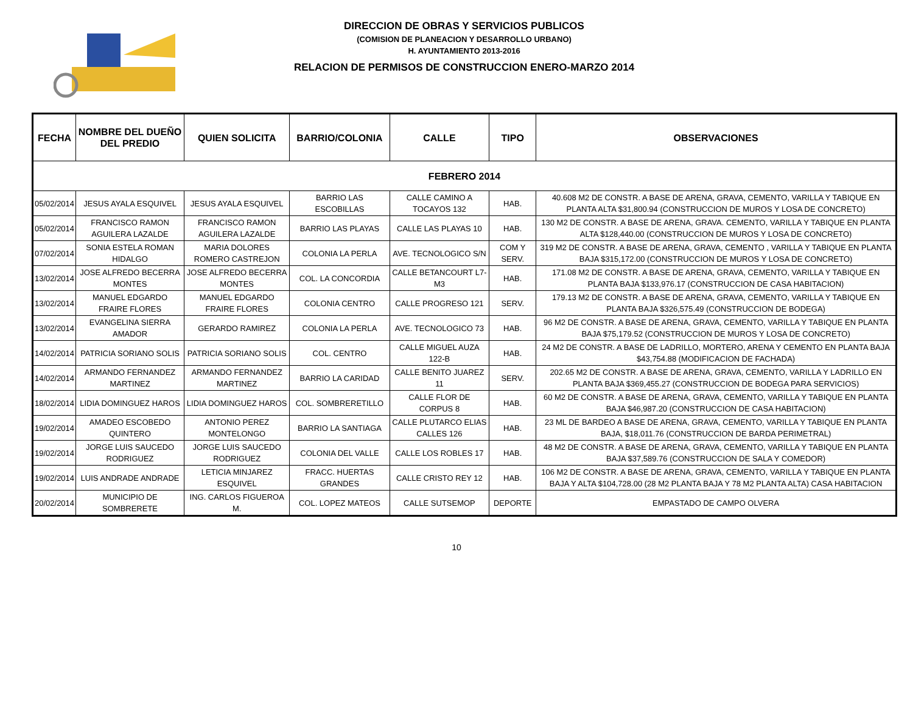DIRECCION DE OBRAS Y SERVICIOS PUBLICOS
(COMISION DE PLANEACION Y DESARROLLO URBANO)
H. AYUNTAMIENTO 2013-2016
RELACION DE PERMISOS DE CONSTRUCCION ENERO-MARZO 2014
| FECHA | NOMBRE DEL DUEÑO DEL PREDIO | QUIEN SOLICITA | BARRIO/COLONIA | CALLE | TIPO | OBSERVACIONES |
| --- | --- | --- | --- | --- | --- | --- |
| FEBRERO 2014 | | | | | | |
| 05/02/2014 | JESUS AYALA ESQUIVEL | JESUS AYALA ESQUIVEL | BARRIO LAS ESCOBILLAS | CALLE CAMINO A TOCAYOS 132 | HAB. | 40.608 M2 DE CONSTR. A BASE DE ARENA, GRAVA, CEMENTO, VARILLA Y TABIQUE EN PLANTA ALTA $31,800.94 (CONSTRUCCION DE MUROS Y LOSA DE CONCRETO) |
| 05/02/2014 | FRANCISCO RAMON AGUILERA LAZALDE | FRANCISCO RAMON AGUILERA LAZALDE | BARRIO LAS PLAYAS | CALLE LAS PLAYAS 10 | HAB. | 130 M2 DE CONSTR. A BASE DE ARENA, GRAVA. CEMENTO, VARILLA Y TABIQUE EN PLANTA ALTA $128,440.00 (CONSTRUCCION DE MUROS Y LOSA DE CONCRETO) |
| 07/02/2014 | SONIA ESTELA ROMAN HIDALGO | MARIA DOLORES ROMERO CASTREJON | COLONIA LA PERLA | AVE. TECNOLOGICO S/N | COM Y SERV. | 319 M2 DE CONSTR. A BASE DE ARENA, GRAVA, CEMENTO , VARILLA Y TABIQUE EN PLANTA BAJA $315,172.00 (CONSTRUCCION DE MUROS Y LOSA DE CONCRETO) |
| 13/02/2014 | JOSE ALFREDO BECERRA MONTES | JOSE ALFREDO BECERRA MONTES | COL. LA CONCORDIA | CALLE BETANCOURT L7-M3 | HAB. | 171.08 M2 DE CONSTR. A BASE DE ARENA, GRAVA, CEMENTO, VARILLA Y TABIQUE EN PLANTA BAJA $133,976.17 (CONSTRUCCION DE CASA HABITACION) |
| 13/02/2014 | MANUEL EDGARDO FRAIRE FLORES | MANUEL EDGARDO FRAIRE FLORES | COLONIA CENTRO | CALLE PROGRESO 121 | SERV. | 179.13 M2 DE CONSTR. A BASE DE ARENA, GRAVA, CEMENTO, VARILLA Y TABIQUE EN PLANTA BAJA $326,575.49 (CONSTRUCCION DE BODEGA) |
| 13/02/2014 | EVANGELINA SIERRA AMADOR | GERARDO RAMIREZ | COLONIA LA PERLA | AVE. TECNOLOGICO 73 | HAB. | 96 M2 DE CONSTR. A BASE DE ARENA, GRAVA, CEMENTO, VARILLA Y TABIQUE EN PLANTA BAJA $75,179.52 (CONSTRUCCION DE MUROS Y LOSA DE CONCRETO) |
| 14/02/2014 | PATRICIA SORIANO SOLIS | PATRICIA SORIANO SOLIS | COL. CENTRO | CALLE MIGUEL AUZA 122-B | HAB. | 24 M2 DE CONSTR. A BASE DE LADRILLO, MORTERO, ARENA Y CEMENTO EN PLANTA BAJA $43,754.88 (MODIFICACION DE FACHADA) |
| 14/02/2014 | ARMANDO FERNANDEZ MARTINEZ | ARMANDO FERNANDEZ MARTINEZ | BARRIO LA CARIDAD | CALLE BENITO JUAREZ 11 | SERV. | 202.65 M2 DE CONSTR. A BASE DE ARENA, GRAVA, CEMENTO, VARILLA Y LADRILLO EN PLANTA BAJA $369,455.27 (CONSTRUCCION DE BODEGA PARA SERVICIOS) |
| 18/02/2014 | LIDIA DOMINGUEZ HAROS | LIDIA DOMINGUEZ HAROS | COL. SOMBRERETILLO | CALLE FLOR DE CORPUS 8 | HAB. | 60 M2 DE CONSTR. A BASE DE ARENA, GRAVA, CEMENTO, VARILLA Y TABIQUE EN PLANTA BAJA $46,987.20 (CONSTRUCCION DE CASA HABITACION) |
| 19/02/2014 | AMADEO ESCOBEDO QUINTERO | ANTONIO PEREZ MONTELONGO | BARRIO LA SANTIAGA | CALLE PLUTARCO ELIAS CALLES 126 | HAB. | 23 ML DE BARDEO A BASE DE ARENA, GRAVA, CEMENTO, VARILLA Y TABIQUE EN PLANTA BAJA, $18,011.76 (CONSTRUCCION DE BARDA PERIMETRAL) |
| 19/02/2014 | JORGE LUIS SAUCEDO RODRIGUEZ | JORGE LUIS SAUCEDO RODRIGUEZ | COLONIA DEL VALLE | CALLE LOS ROBLES 17 | HAB. | 48 M2 DE CONSTR. A BASE DE ARENA, GRAVA, CEMENTO, VARILLA Y TABIQUE EN PLANTA BAJA $37,589.76 (CONSTRUCCION DE SALA Y COMEDOR) |
| 19/02/2014 | LUIS ANDRADE ANDRADE | LETICIA MINJAREZ ESQUIVEL | FRACC. HUERTAS GRANDES | CALLE CRISTO REY 12 | HAB. | 106 M2 DE CONSTR. A BASE DE ARENA, GRAVA, CEMENTO, VARILLA Y TABIQUE EN PLANTA BAJA Y ALTA $104,728.00 (28 M2 PLANTA BAJA Y 78 M2 PLANTA ALTA) CASA HABITACION |
| 20/02/2014 | MUNICIPIO DE SOMBRERETE | ING. CARLOS FIGUEROA M. | COL. LOPEZ MATEOS | CALLE SUTSEMOP | DEPORTE | EMPASTADO DE CAMPO OLVERA |
10